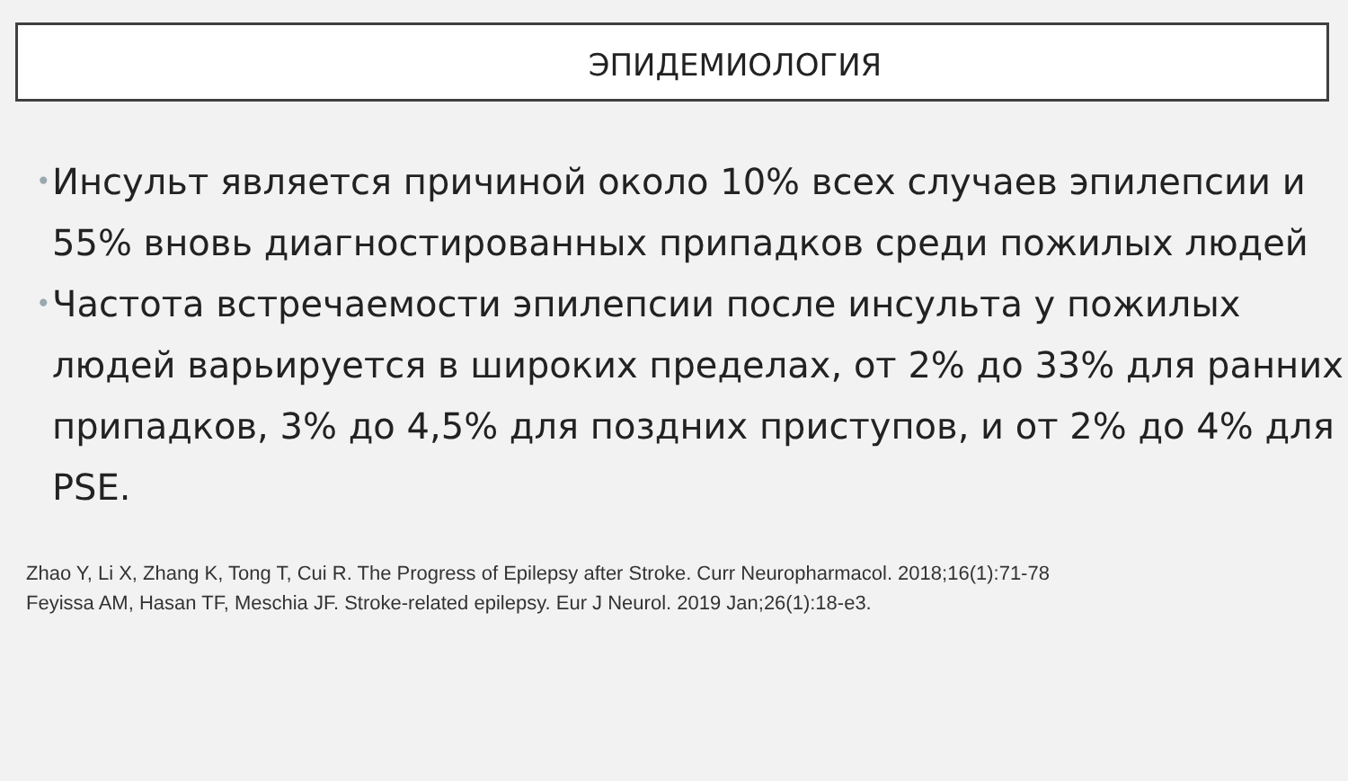ЭПИДЕМИОЛОГИЯ
• Инсульт является причиной около 10% всех случаев эпилепсии и 55% вновь диагностированных припадков среди пожилых людей
• Частота встречаемости эпилепсии после инсульта у пожилых людей варьируется в широких пределах, от 2% до 33% для ранних припадков, 3% до 4,5% для поздних приступов, и от 2% до 4% для PSE.
Zhao Y, Li X, Zhang K, Tong T, Cui R. The Progress of Epilepsy after Stroke. Curr Neuropharmacol. 2018;16(1):71-78
Feyissa AM, Hasan TF, Meschia JF. Stroke-related epilepsy. Eur J Neurol. 2019 Jan;26(1):18-e3.